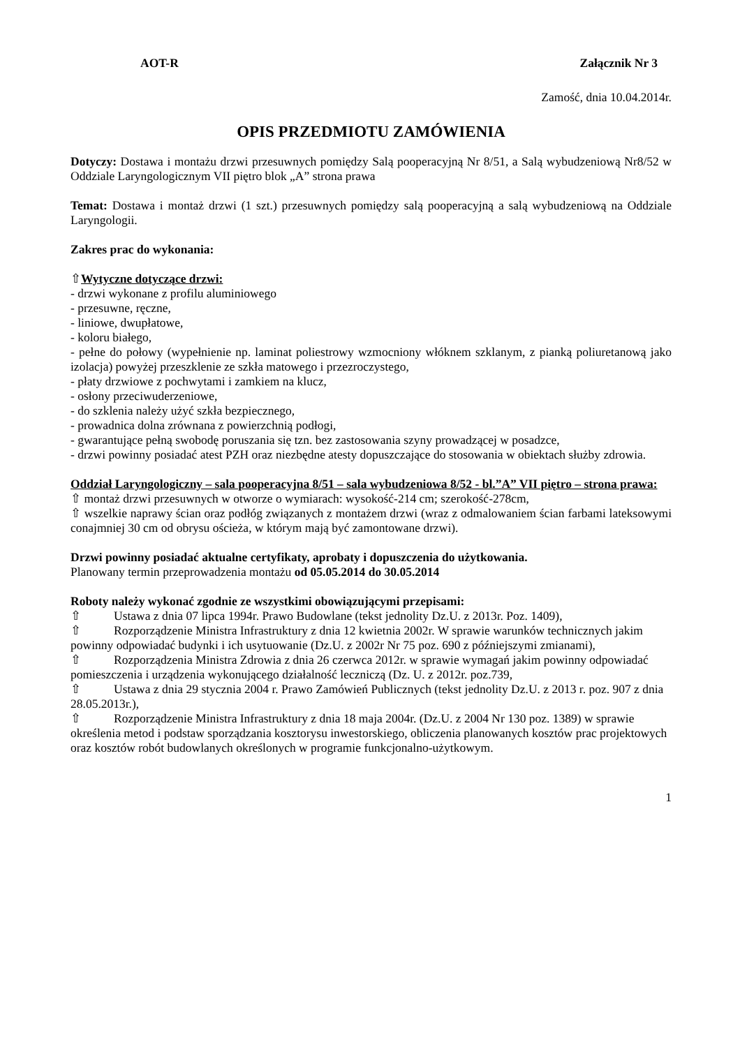AOT-R Załącznik Nr 3
Zamość, dnia 10.04.2014r.
OPIS PRZEDMIOTU ZAMÓWIENIA
Dotyczy: Dostawa i montażu drzwi przesuwnych pomiędzy Salą pooperacyjną Nr 8/51, a Salą wybudzeniową Nr8/52 w Oddziale Laryngologicznym VII piętro blok „A” strona prawa
Temat: Dostawa i montaż drzwi (1 szt.) przesuwnych pomiędzy salą pooperacyjną a salą wybudzeniową na Oddziale Laryngologii.
Zakres prac do wykonania:
⇧Wytyczne dotyczące drzwi:
- drzwi wykonane z profilu aluminiowego
- przesuwne, ręczne,
- liniowe, dwupłatowe,
- koloru białego,
- pełne do połowy (wypełnienie np. laminat poliestrowy wzmocniony włóknem szklanym, z pianką poliuretanową jako izolacja) powyżej przeszklenie ze szkła matowego i przezroczystego,
- płaty drzwiowe z pochwytami i zamkiem na klucz,
- osłony przeciwuderzeniowe,
- do szklenia należy użyć szkła bezpiecznego,
- prowadnica dolna zrównana z powierzchnią podłogi,
- gwarantujące pełną swobodę poruszania się tzn. bez zastosowania szyny prowadzącej w posadzce,
- drzwi powinny posiadać atest PZH oraz niezbędne atesty dopuszczające do stosowania w obiektach służby zdrowia.
Oddział Laryngologiczny – sala pooperacyjna 8/51 – sala wybudzeniowa 8/52 - bl.”A” VII piętro – strona prawa:
⇧ montaż drzwi przesuwnych w otworze o wymiarach: wysokość-214 cm; szerokość-278cm,
⇧ wszelkie naprawy ścian oraz podłóg związanych z montażem drzwi (wraz z odmalowaniem ścian farbami lateksowymi conajmniej 30 cm od obrysu ościeża, w którym mają być zamontowane drzwi).
Drzwi powinny posiadać aktualne certyfikaty, aprobaty i dopuszczenia do użytkowania.
Planowany termin przeprowadzenia montażu od 05.05.2014 do 30.05.2014
Roboty należy wykonać zgodnie ze wszystkimi obowiązującymi przepisami:
⇧ Ustawa z dnia 07 lipca 1994r. Prawo Budowlane (tekst jednolity Dz.U. z 2013r. Poz. 1409),
⇧ Rozporządzenie Ministra Infrastruktury z dnia 12 kwietnia 2002r. W sprawie warunków technicznych jakim powinny odpowiadać budynki i ich usytuowanie (Dz.U. z 2002r Nr 75 poz. 690 z późniejszymi zmianami),
⇧ Rozporządzenia Ministra Zdrowia z dnia 26 czerwca 2012r. w sprawie wymagań jakim powinny odpowiadać pomieszczenia i urządzenia wykonującego działalność leczniczą (Dz. U. z 2012r. poz.739,
⇧ Ustawa z dnia 29 stycznia 2004 r. Prawo Zamówień Publicznych (tekst jednolity Dz.U. z 2013 r. poz. 907 z dnia 28.05.2013r.),
⇧ Rozporządzenie Ministra Infrastruktury z dnia 18 maja 2004r. (Dz.U. z 2004 Nr 130 poz. 1389) w sprawie określenia metod i podstaw sporządzania kosztorysu inwestorskiego, obliczenia planowanych kosztów prac projektowych oraz kosztów robót budowlanych określonych w programie funkcjonalno-użytkowym.
1